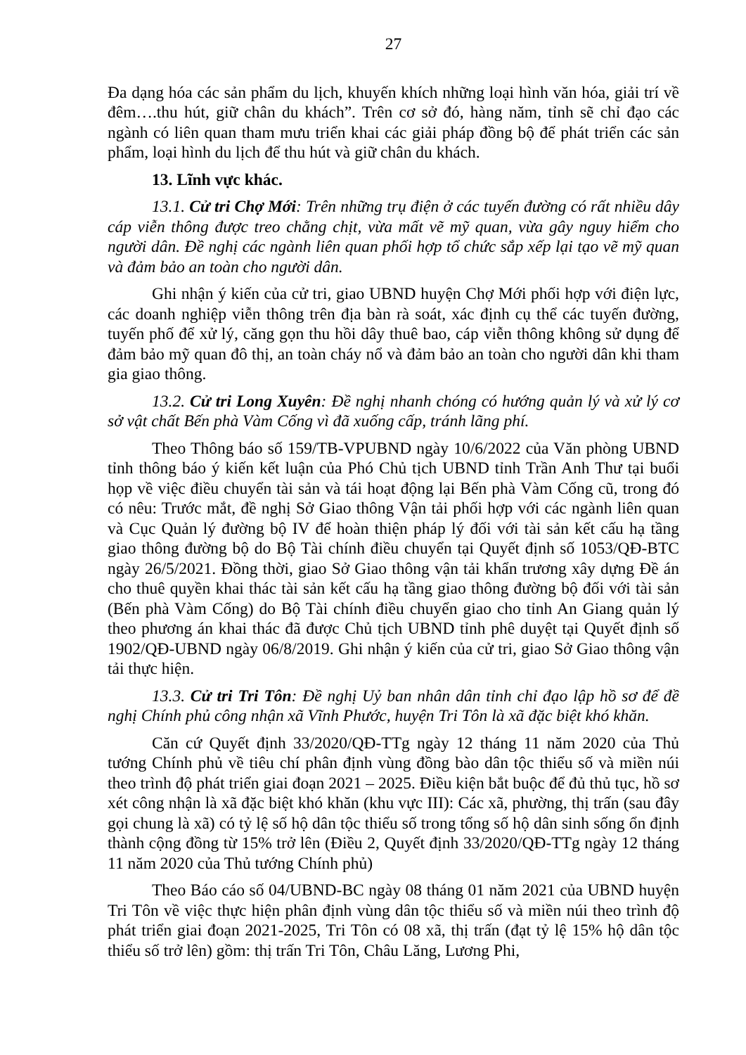27
Đa dạng hóa các sản phẩm du lịch, khuyến khích những loại hình văn hóa, giải trí về đêm….thu hút, giữ chân du khách”. Trên cơ sở đó, hàng năm, tỉnh sẽ chỉ đạo các ngành có liên quan tham mưu triển khai các giải pháp đồng bộ để phát triển các sản phẩm, loại hình du lịch để thu hút và giữ chân du khách.
13. Lĩnh vực khác.
13.1. Cử tri Chợ Mới: Trên những trụ điện ở các tuyến đường có rất nhiều dây cáp viễn thông được treo chằng chịt, vừa mất vẽ mỹ quan, vừa gây nguy hiểm cho người dân. Đề nghị các ngành liên quan phối hợp tổ chức sắp xếp lại tạo vẽ mỹ quan và đảm bảo an toàn cho người dân.
Ghi nhận ý kiến của cử tri, giao UBND huyện Chợ Mới phối hợp với điện lực, các doanh nghiệp viễn thông trên địa bàn rà soát, xác định cụ thể các tuyến đường, tuyến phố để xử lý, căng gọn thu hồi dây thuê bao, cáp viễn thông không sử dụng để đảm bảo mỹ quan đô thị, an toàn cháy nổ và đảm bảo an toàn cho người dân khi tham gia giao thông.
13.2. Cử tri Long Xuyên: Đề nghị nhanh chóng có hướng quản lý và xử lý cơ sở vật chất Bến phà Vàm Cống vì đã xuống cấp, tránh lãng phí.
Theo Thông báo số 159/TB-VPUBND ngày 10/6/2022 của Văn phòng UBND tỉnh thông báo ý kiến kết luận của Phó Chủ tịch UBND tỉnh Trần Anh Thư tại buổi họp về việc điều chuyển tài sản và tái hoạt động lại Bến phà Vàm Cống cũ, trong đó có nêu: Trước mắt, đề nghị Sở Giao thông Vận tải phối hợp với các ngành liên quan và Cục Quản lý đường bộ IV để hoàn thiện pháp lý đối với tài sản kết cấu hạ tầng giao thông đường bộ do Bộ Tài chính điều chuyển tại Quyết định số 1053/QĐ-BTC ngày 26/5/2021. Đồng thời, giao Sở Giao thông vận tải khẩn trương xây dựng Đề án cho thuê quyền khai thác tài sản kết cấu hạ tầng giao thông đường bộ đối với tài sản (Bến phà Vàm Cống) do Bộ Tài chính điều chuyển giao cho tỉnh An Giang quản lý theo phương án khai thác đã được Chủ tịch UBND tỉnh phê duyệt tại Quyết định số 1902/QĐ-UBND ngày 06/8/2019. Ghi nhận ý kiến của cử tri, giao Sở Giao thông vận tải thực hiện.
13.3. Cử tri Tri Tôn: Đề nghị Uỷ ban nhân dân tỉnh chỉ đạo lập hồ sơ để đề nghị Chính phủ công nhận xã Vĩnh Phước, huyện Tri Tôn là xã đặc biệt khó khăn.
Căn cứ Quyết định 33/2020/QĐ-TTg ngày 12 tháng 11 năm 2020 của Thủ tướng Chính phủ về tiêu chí phân định vùng đồng bào dân tộc thiểu số và miền núi theo trình độ phát triển giai đoạn 2021 – 2025. Điều kiện bắt buộc để đủ thủ tục, hồ sơ xét công nhận là xã đặc biệt khó khăn (khu vực III): Các xã, phường, thị trấn (sau đây gọi chung là xã) có tỷ lệ số hộ dân tộc thiểu số trong tổng số hộ dân sinh sống ổn định thành cộng đồng từ 15% trở lên (Điều 2, Quyết định 33/2020/QĐ-TTg ngày 12 tháng 11 năm 2020 của Thủ tướng Chính phủ)
Theo Báo cáo số 04/UBND-BC ngày 08 tháng 01 năm 2021 của UBND huyện Tri Tôn về việc thực hiện phân định vùng dân tộc thiểu số và miền núi theo trình độ phát triển giai đoạn 2021-2025, Tri Tôn có 08 xã, thị trấn (đạt tỷ lệ 15% hộ dân tộc thiểu số trở lên) gồm: thị trấn Tri Tôn, Châu Lăng, Lương Phi,